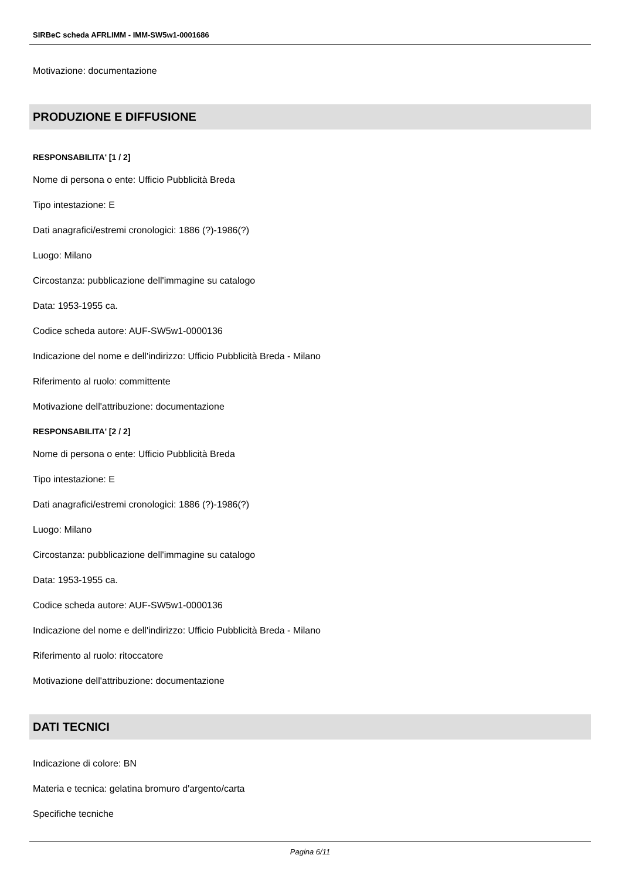SIRBeC scheda AFRLIMM - IMM-SW5w1-0001686
Motivazione: documentazione
PRODUZIONE E DIFFUSIONE
RESPONSABILITA' [1 / 2]
Nome di persona o ente: Ufficio Pubblicità Breda
Tipo intestazione: E
Dati anagrafici/estremi cronologici: 1886 (?)-1986(?)
Luogo: Milano
Circostanza: pubblicazione dell'immagine su catalogo
Data: 1953-1955 ca.
Codice scheda autore: AUF-SW5w1-0000136
Indicazione del nome e dell'indirizzo: Ufficio Pubblicità Breda - Milano
Riferimento al ruolo: committente
Motivazione dell'attribuzione: documentazione
RESPONSABILITA' [2 / 2]
Nome di persona o ente: Ufficio Pubblicità Breda
Tipo intestazione: E
Dati anagrafici/estremi cronologici: 1886 (?)-1986(?)
Luogo: Milano
Circostanza: pubblicazione dell'immagine su catalogo
Data: 1953-1955 ca.
Codice scheda autore: AUF-SW5w1-0000136
Indicazione del nome e dell'indirizzo: Ufficio Pubblicità Breda - Milano
Riferimento al ruolo: ritoccatore
Motivazione dell'attribuzione: documentazione
DATI TECNICI
Indicazione di colore: BN
Materia e tecnica: gelatina bromuro d'argento/carta
Specifiche tecniche
Pagina 6/11